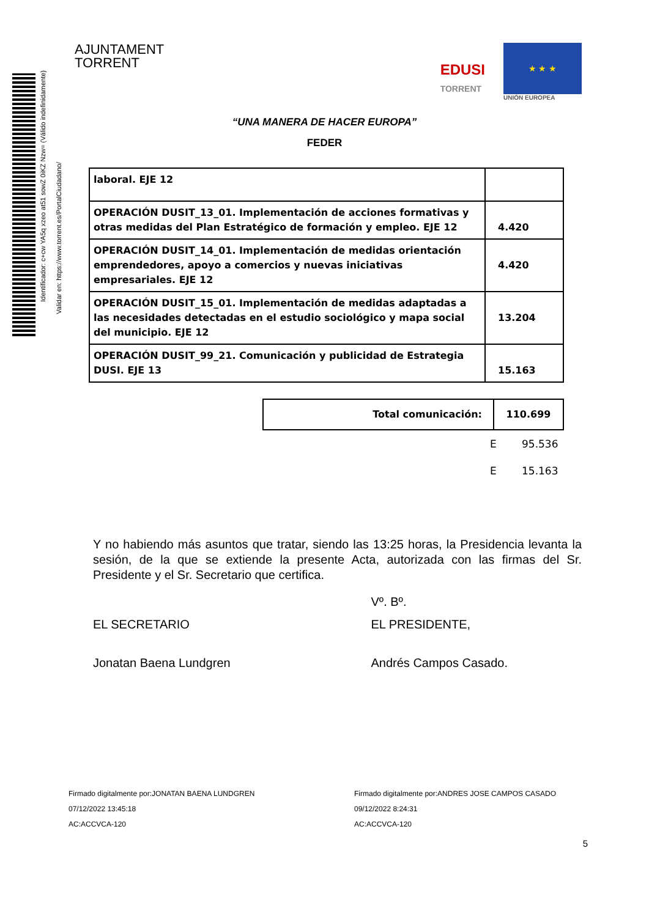Identificador: c+cw YA5q xzeo at51 sowZ 0iKZ Nzw= (Válido indefinidamente)
Validar en: https://www.torrent.es/PortalCiudadano/
AJUNTAMENT
TORRENT
EDUSI
TORRENT
★ ★ ★
UNIÓN EUROPEA
“UNA MANERA DE HACER EUROPA”
FEDER
| laboral. EJE 12 | |
| OPERACIÓN DUSIT_13_01. Implementación de acciones formativas y otras medidas del Plan Estratégico de formación y empleo. EJE 12 | 4.420 |
| OPERACIÓN DUSIT_14_01. Implementación de medidas orientación emprendedores, apoyo a comercios y nuevas iniciativas empresariales. EJE 12 | 4.420 |
| OPERACIÓN DUSIT_15_01. Implementación de medidas adaptadas a las necesidades detectadas en el estudio sociológico y mapa social del municipio. EJE 12 | 13.204 |
| OPERACIÓN DUSIT_99_21. Comunicación y publicidad de Estrategia DUSI. EJE 13 | 15.163 |
| Total comunicación: | 110.699 |
| E | 95.536 |
| E | 15.163 |
Y no habiendo más asuntos que tratar, siendo las 13:25 horas, la Presidencia levanta la sesión, de la que se extiende la presente Acta, autorizada con las firmas del Sr. Presidente y el Sr. Secretario que certifica.
Vº. Bº.
EL SECRETARIO EL PRESIDENTE,
Jonatan Baena Lundgren Andrés Campos Casado.
Firmado digitalmente por:JONATAN BAENA LUNDGREN
07/12/2022 13:45:18
AC:ACCVCA-120
Firmado digitalmente por:ANDRES JOSE CAMPOS CASADO
09/12/2022 8:24:31
AC:ACCVCA-120
5